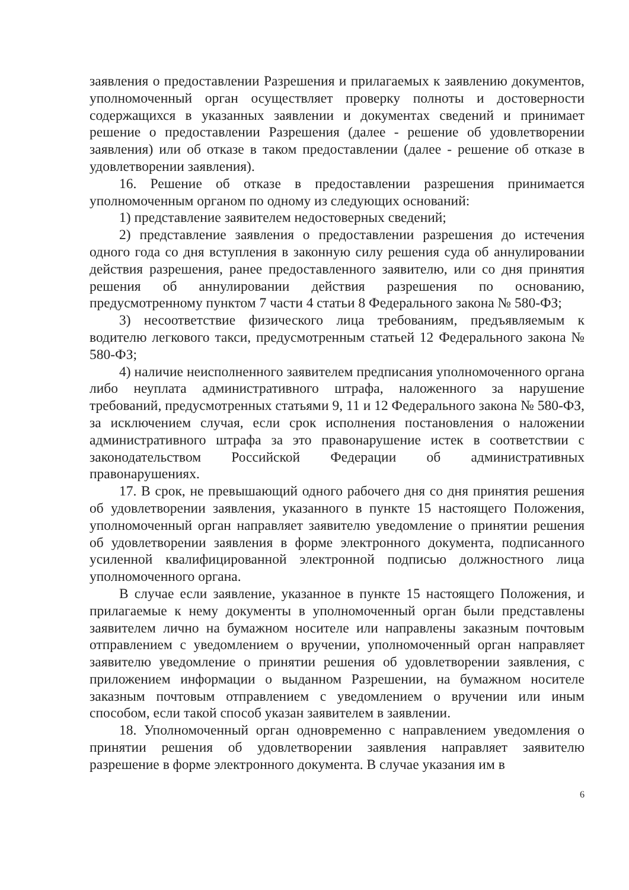заявления о предоставлении Разрешения и прилагаемых к заявлению документов, уполномоченный орган осуществляет проверку полноты и достоверности содержащихся в указанных заявлении и документах сведений и принимает решение о предоставлении Разрешения (далее - решение об удовлетворении заявления) или об отказе в таком предоставлении (далее - решение об отказе в удовлетворении заявления).
16. Решение об отказе в предоставлении разрешения принимается уполномоченным органом по одному из следующих оснований:
1) представление заявителем недостоверных сведений;
2) представление заявления о предоставлении разрешения до истечения одного года со дня вступления в законную силу решения суда об аннулировании действия разрешения, ранее предоставленного заявителю, или со дня принятия решения об аннулировании действия разрешения по основанию, предусмотренному пунктом 7 части 4 статьи 8 Федерального закона № 580-ФЗ;
3) несоответствие физического лица требованиям, предъявляемым к водителю легкового такси, предусмотренным статьей 12 Федерального закона № 580-ФЗ;
4) наличие неисполненного заявителем предписания уполномоченного органа либо неуплата административного штрафа, наложенного за нарушение требований, предусмотренных статьями 9, 11 и 12 Федерального закона № 580-ФЗ, за исключением случая, если срок исполнения постановления о наложении административного штрафа за это правонарушение истек в соответствии с законодательством Российской Федерации об административных правонарушениях.
17. В срок, не превышающий одного рабочего дня со дня принятия решения об удовлетворении заявления, указанного в пункте 15 настоящего Положения, уполномоченный орган направляет заявителю уведомление о принятии решения об удовлетворении заявления в форме электронного документа, подписанного усиленной квалифицированной электронной подписью должностного лица уполномоченного органа.
В случае если заявление, указанное в пункте 15 настоящего Положения, и прилагаемые к нему документы в уполномоченный орган были представлены заявителем лично на бумажном носителе или направлены заказным почтовым отправлением с уведомлением о вручении, уполномоченный орган направляет заявителю уведомление о принятии решения об удовлетворении заявления, с приложением информации о выданном Разрешении, на бумажном носителе заказным почтовым отправлением с уведомлением о вручении или иным способом, если такой способ указан заявителем в заявлении.
18. Уполномоченный орган одновременно с направлением уведомления о принятии решения об удовлетворении заявления направляет заявителю разрешение в форме электронного документа. В случае указания им в
6